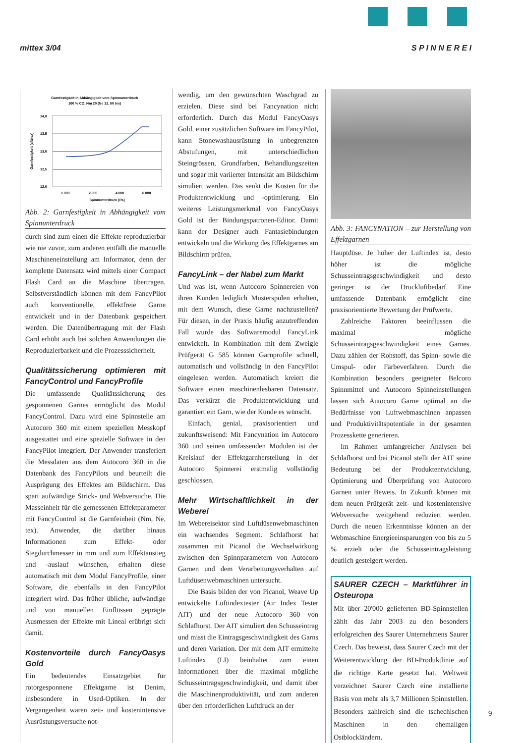mittex 3/04 S P I N N E R E I
Garnfestigkeit in Abhängigkeit vom Spinnunterdruck
100 % CO, Nm 20 (Ne 12, 50 tex)
14,0
13,5
13,0
12,5
12,0
1.000
2.000
4.000
6.000
Spinnunterdruck [Pa]
Garnfestigkeit [cN/tex]
Abb. 2: Garnfestigkeit in Abhängigkeit vom Spinnunterdruck
durch sind zum einen die Effekte reproduzierbar wie nie zuvor, zum anderen entfällt die manuelle Maschineneinstellung am Informator, denn der komplette Datensatz wird mittels einer Compact Flash Card an die Maschine übertragen. Selbstverständlich können mit dem FancyPilot auch konventionelle, effektfreie Garne entwickelt und in der Datenbank gespeichert werden. Die Datenübertragung mit der Flash Card erhöht auch bei solchen Anwendungen die Reproduzierbarkeit und die Prozesssicherheit.
Qualitätssicherung optimieren mit FancyControl und FancyProfile
Die umfassende Qualitätssicherung des gesponnenen Garnes ermöglicht das Modul FancyControl. Dazu wird eine Spinnstelle am Autocoro 360 mit einem speziellen Messkopf ausgestattet und eine spezielle Software in den FancyPilot integriert. Der Anwender transferiert die Messdaten aus dem Autocoro 360 in die Datenbank des FancyPilots und beurteilt die Ausprägung des Effektes am Bildschirm. Das spart aufwändige Strick- und Webversuche. Die Masseinheit für die gemessenen Effektparameter mit FancyControl ist die Garnfeinheit (Nm, Ne, tex). Anwender, die darüber hinaus Informationen zum Effekt- oder Stegdurchmesser in mm und zum Effektanstieg und -auslauf wünschen, erhalten diese automatisch mit dem Modul FancyProfile, einer Software, die ebenfalls in den FancyPilot integriert wird. Das früher übliche, aufwändige und von manuellen Einflüssen geprägte Ausmessen der Effekte mit Lineal erübrigt sich damit.
Kostenvorteile durch FancyOasys Gold
Ein bedeutendes Einsatzgebiet für rotorgesponnene Effektgarne ist Denim, insbesondere in Used-Optiken. In der Vergangenheit waren zeit- und kostenintensive Ausrüstungsversuche not-
wendig, um den gewünschten Waschgrad zu erzielen. Diese sind bei Fancynation nicht erforderlich. Durch das Modul FancyOasys Gold, einer zusätzlichen Software im FancyPilot, kann Stonewashausrüstung in unbegrenzten Abstufungen, mit unterschiedlichen Steingrössen, Grundfarben, Behandlungszeiten und sogar mit variierter Intensität am Bildschirm simuliert werden. Das senkt die Kosten für die Produktentwicklung und -optimierung. Ein weiteres Leistungsmerkmal von FancyOasys Gold ist der Bindungspatronen-Editor. Damit kann der Designer auch Fantasiebindungen entwickeln und die Wirkung des Effektgarnes am Bildschirm prüfen.
FancyLink – der Nabel zum Markt
Und was ist, wenn Autocoro Spinnereien von ihren Kunden lediglich Musterspulen erhalten, mit dem Wunsch, diese Garne nachzustellen? Für diesen, in der Praxis häufig anzutreffenden Fall wurde das Softwaremodul FancyLink entwickelt. In Kombination mit dem Zweigle Prüfgerät G 585 können Garnprofile schnell, automatisch und vollständig in den FancyPilot eingelesen werden. Automatisch kreiert die Software einen maschinenlesbaren Datensatz. Das verkürzt die Produktentwicklung und garantiert ein Garn, wie der Kunde es wünscht.
Einfach, genial, praxisorientiert und zukunftsweisend: Mit Fancynation im Autocoro 360 und seinen umfassenden Modulen ist der Kreislauf der Effektgarnherstellung in der Autocoro Spinnerei erstmalig vollständig geschlossen.
Mehr Wirtschaftlichkeit in der Weberei
Im Webereisektor sind Luftdüsenwebmaschinen ein wachsendes Segment. Schlafhorst hat zusammen mit Picanol die Wechselwirkung zwischen den Spinnparametern von Autocoro Garnen und dem Verarbeitungsverhalten auf Luftdüsenwebmaschinen untersucht.
Die Basis bilden der von Picanol, Weave Up entwickelte Luftindextester (Air Index Tester AIT) und der neue Autocoro 360 von Schlafhorst. Der AIT simuliert den Schusseintrag und misst die Eintragsgeschwindigkeit des Garns und deren Variation. Der mit dem AIT ermittelte Luftindex (LI) beinhaltet zum einen Informationen über die maximal mögliche Schusseintragsgeschwindigkeit, und damit über die Maschinenproduktivität, und zum anderen über den erforderlichen Luftdruck an der
Abb. 3: FANCYNATION – zur Herstellung von Effektgarnen
Hauptdüse. Je höher der Luftindex ist, desto höher ist die mögliche Schusseintragsgeschwindigkeit und desto geringer ist der Druckluftbedarf. Eine umfassende Datenbank ermöglicht eine praxisorientierte Bewertung der Prüfwerte.
Zahlreiche Faktoren beeinflussen die maximal mögliche Schusseintragsgeschwindigkeit eines Garnes. Dazu zählen der Rohstoff, das Spinn- sowie die Umspul- oder Färbeverfahren. Durch die Kombination besonders geeigneter Belcoro Spinnmittel und Autocoro Spinneinstellungen lassen sich Autocoro Garne optimal an die Bedürfnisse von Luftwebmaschinen anpassen und Produktivitätspotentiale in der gesamten Prozesskette generieren.
Im Rahmen umfangreicher Analysen bei Schlafhorst und bei Picanol stellt der AIT seine Bedeutung bei der Produktentwicklung, Optimierung und Überprüfung von Autocoro Garnen unter Beweis. In Zukunft können mit dem neuen Prüfgerät zeit- und kostenintensive Webversuche weitgehend reduziert werden. Durch die neuen Erkenntnisse können an der Webmaschine Energieeinsparungen von bis zu 5 % erzielt oder die Schusseintragsleistung deutlich gesteigert werden.
SAURER CZECH – Marktführer in Osteuropa
Mit über 20'000 gelieferten BD-Spinnstellen zählt das Jahr 2003 zu den besonders erfolgreichen des Saurer Unternehmens Saurer Czech. Das beweist, dass Saurer Czech mit der Weiterentwicklung der BD-Produktlinie auf die richtige Karte gesetzt hat. Weltweit verzeichnet Saurer Czech eine installierte Basis von mehr als 3,7 Millionen Spinnstellen. Besonders zahlreich sind die tschechischen Maschinen in den ehemaligen Ostblockländern.
9